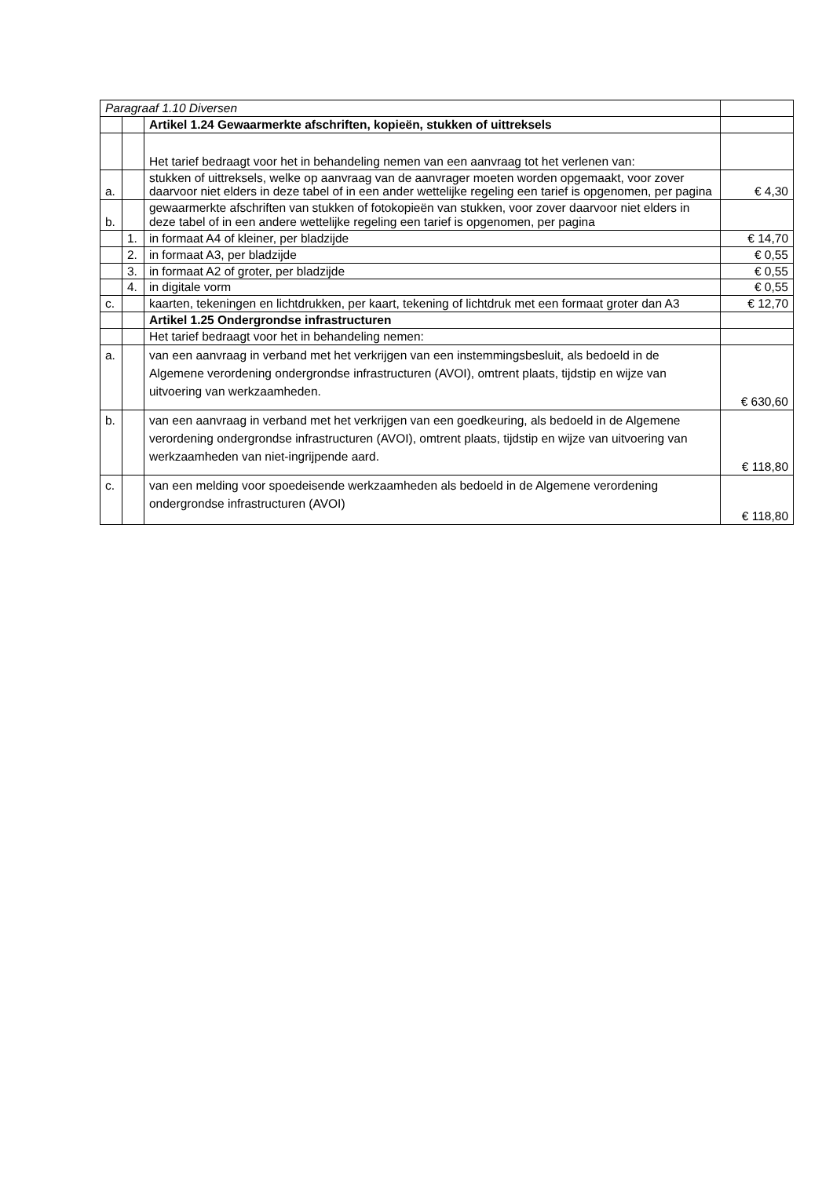| Paragraaf 1.10 Diversen | | | |
| | | Artikel 1.24 Gewaarmerkte afschriften, kopieën, stukken of uittreksels | |
| | | Het tarief bedraagt voor het in behandeling nemen van een aanvraag tot het verlenen van: | |
| a. | | stukken of uittreksels, welke op aanvraag van de aanvrager moeten worden opgemaakt, voor zover daarvoor niet elders in deze tabel of in een ander wettelijke regeling een tarief is opgenomen, per pagina | € 4,30 |
| b. | | gewaarmerkte afschriften van stukken of fotokopieën van stukken, voor zover daarvoor niet elders in deze tabel of in een andere wettelijke regeling een tarief is opgenomen, per pagina | |
| | 1. | in formaat A4 of kleiner, per bladzijde | € 14,70 |
| | 2. | in formaat A3, per bladzijde | € 0,55 |
| | 3. | in formaat A2 of groter, per bladzijde | € 0,55 |
| | 4. | in digitale vorm | € 0,55 |
| c. | | kaarten, tekeningen en lichtdrukken, per kaart, tekening of lichtdruk met een formaat groter dan A3 | € 12,70 |
| | | Artikel 1.25 Ondergrondse infrastructuren | |
| | | Het tarief bedraagt voor het in behandeling nemen: | |
| a. | | van een aanvraag in verband met het verkrijgen van een instemmingsbesluit, als bedoeld in de Algemene verordening ondergrondse infrastructuren (AVOI), omtrent plaats, tijdstip en wijze van uitvoering van werkzaamheden. | € 630,60 |
| b. | | van een aanvraag in verband met het verkrijgen van een goedkeuring, als bedoeld in de Algemene verordening ondergrondse infrastructuren (AVOI), omtrent plaats, tijdstip en wijze van uitvoering van werkzaamheden van niet-ingrijpende aard. | € 118,80 |
| c. | | van een melding voor spoedeisende werkzaamheden als bedoeld in de Algemene verordening ondergrondse infrastructuren (AVOI) | € 118,80 |